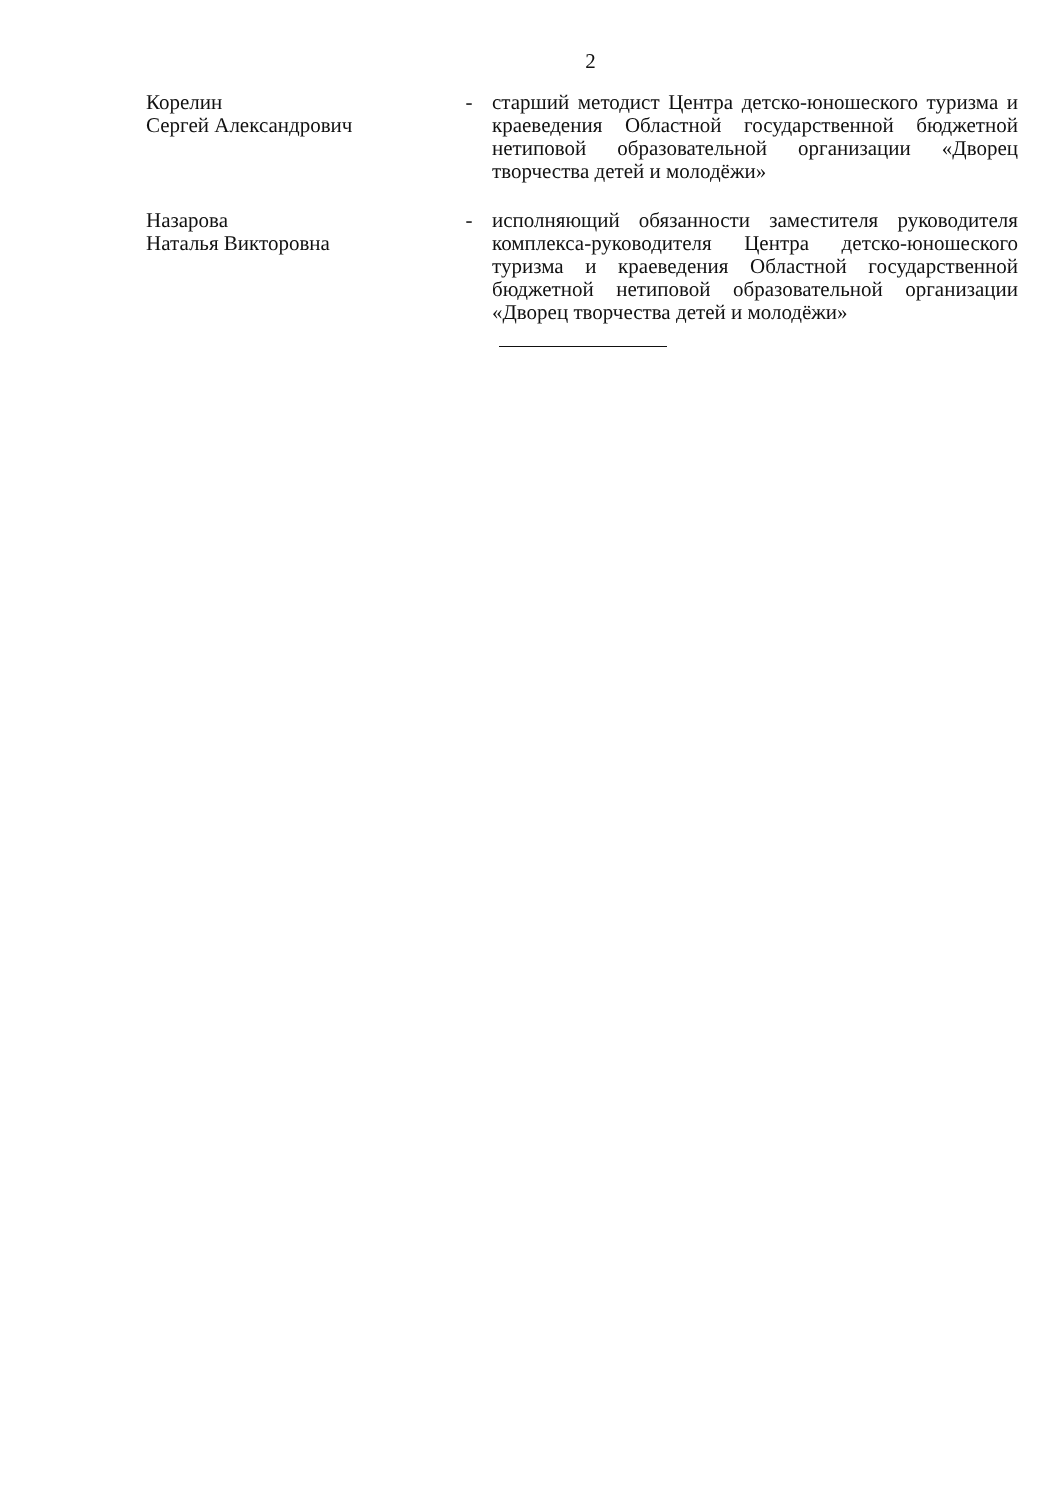2
Корелин
Сергей Александрович
- старший методист Центра детско-юношеского туризма и краеведения Областной государственной бюджетной нетиповой образовательной организации «Дворец творчества детей и молодёжи»
Назарова
Наталья Викторовна
- исполняющий обязанности заместителя руководителя комплекса-руководителя Центра детско-юношеского туризма и краеведения Областной государственной бюджетной нетиповой образовательной организации «Дворец творчества детей и молодёжи»